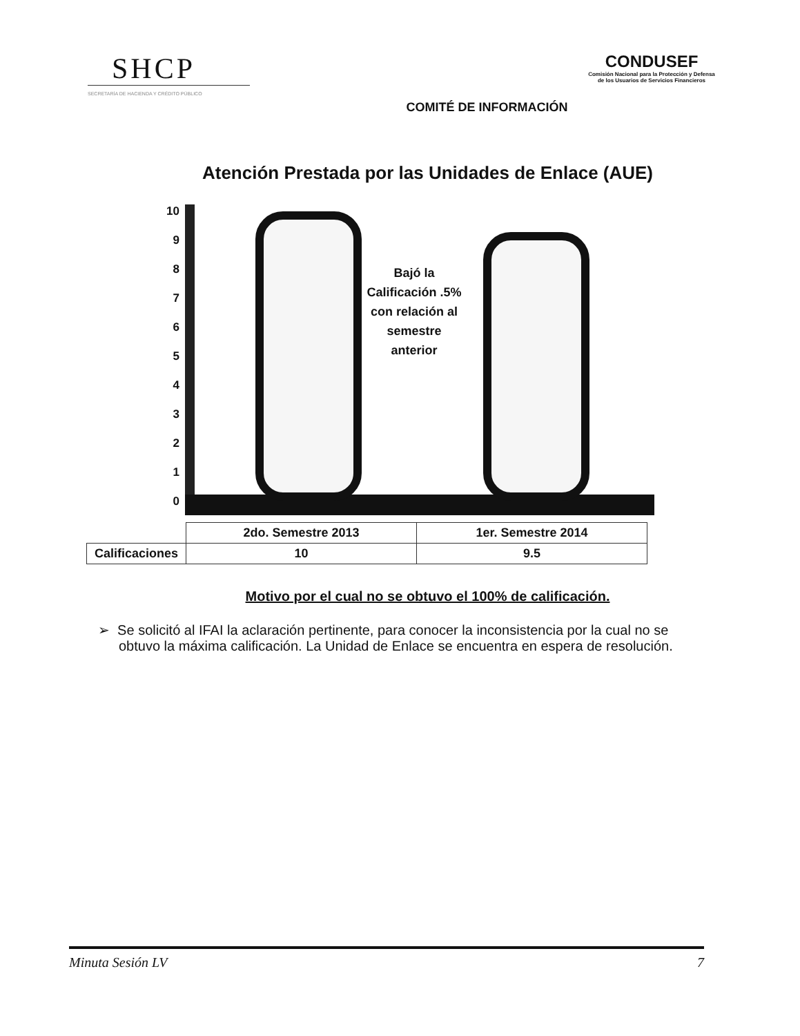SHCP
SECRETARÍA DE HACIENDA Y CRÉDITO PÚBLICO
COMITÉ DE INFORMACIÓN
CONDUSEF
Comisión Nacional para la Protección y Defensa de los Usuarios de Servicios Financieros
Atención Prestada por las Unidades de Enlace (AUE)
10
9
8
7
6
5
4
3
2
1
0
Bajó la Calificación .5% con relación al semestre anterior
| | 2do. Semestre 2013 | 1er. Semestre 2014 |
| Calificaciones | 10 | 9.5 |
Motivo por el cual no se obtuvo el 100% de calificación.
➢ Se solicitó al IFAI la aclaración pertinente, para conocer la inconsistencia por la cual no se obtuvo la máxima calificación. La Unidad de Enlace se encuentra en espera de resolución.
Minuta Sesión LV 7